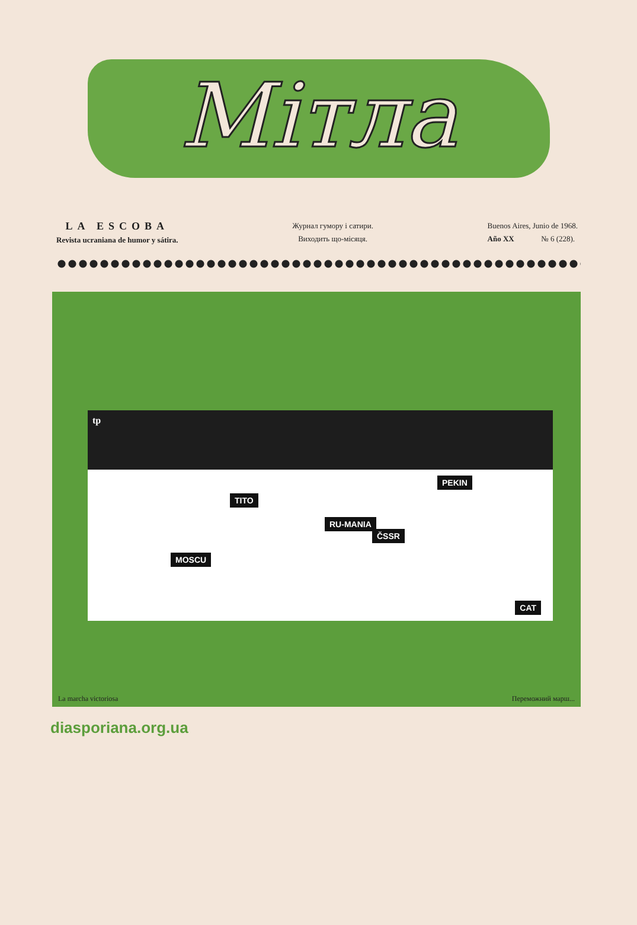Мітла
LA ESCOBA
Revista ucraniana de humor y sátira.
Журнал гумору і сатири.
Виходить що-місяця.
Buenos Aires, Junio de 1968.
Año XX № 6 (228).
tp
TITO
PEKIN
RU-MANIA
ČSSR
MOSCU
CAT
La marcha victoriosa Переможний марш...
diasporiana.org.ua